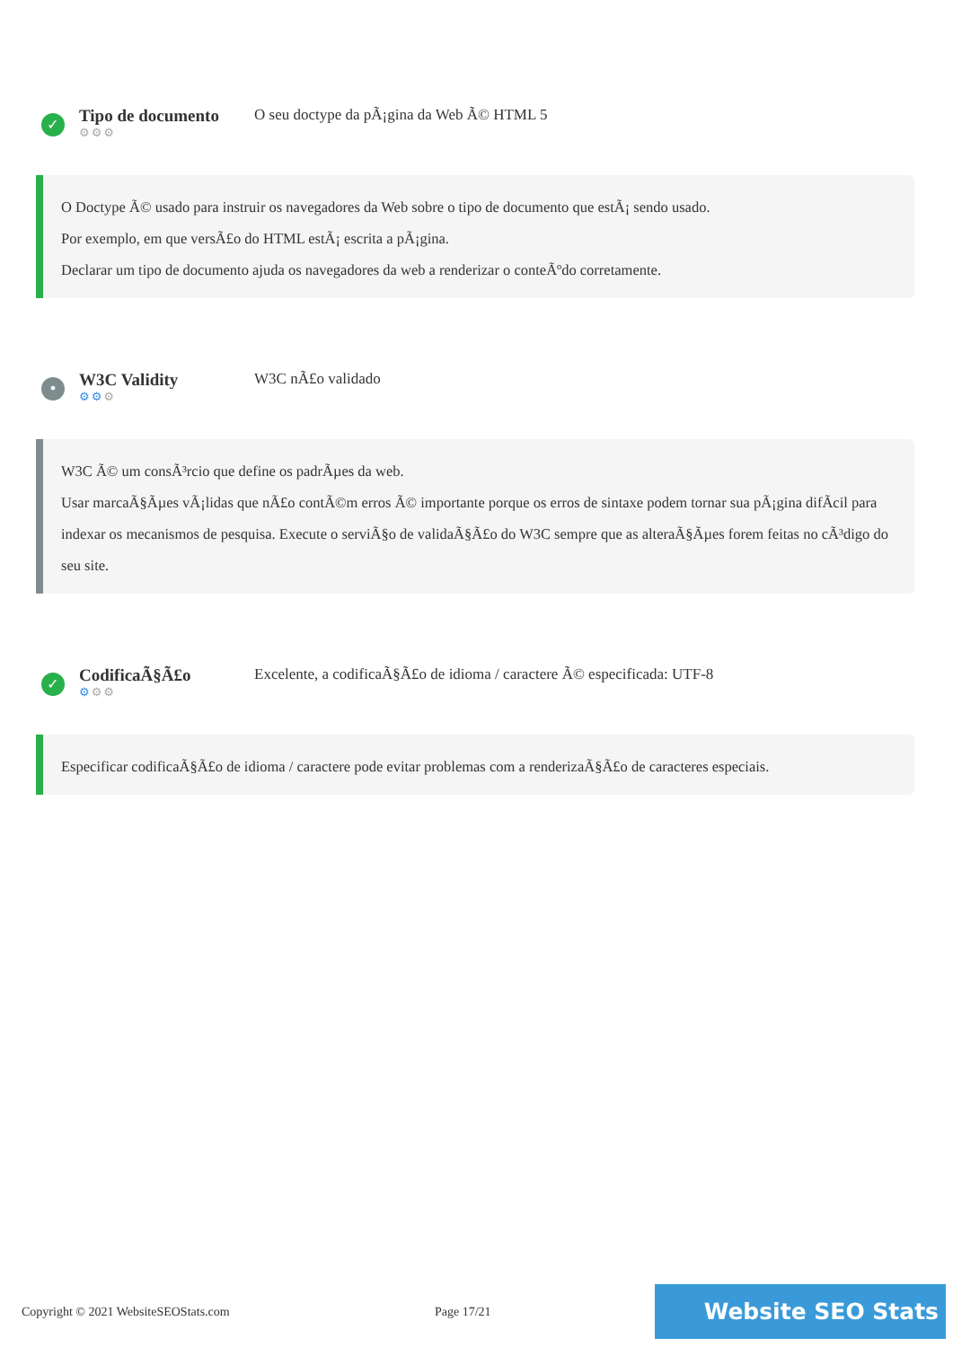✓
Tipo de documento
⚙⚙⚙
O seu doctype da pÃ¡gina da Web Ã© HTML 5
O Doctype Ã© usado para instruir os navegadores da Web sobre o tipo de documento que estÃ¡ sendo usado.
Por exemplo, em que versÃ£o do HTML estÃ¡ escrita a pÃ¡gina.
Declarar um tipo de documento ajuda os navegadores da web a renderizar o conteÃºdo corretamente.
•
W3C Validity
⚙⚙⚙
W3C nÃ£o validado
W3C Ã© um consÃ³rcio que define os padrÃµes da web.
Usar marcaÃ§Ãµes vÃ¡lidas que nÃ£o contÃ©m erros Ã© importante porque os erros de sintaxe podem tornar sua pÃ¡gina difÃ­cil para indexar os mecanismos de pesquisa. Execute o serviÃ§o de validaÃ§Ã£o do W3C sempre que as alteraÃ§Ãµes forem feitas no cÃ³digo do seu site.
✓
CodificaÃ§Ã£o
⚙⚙⚙
Excelente, a codificaÃ§Ã£o de idioma / caractere Ã© especificada: UTF-8
Especificar codificaÃ§Ã£o de idioma / caractere pode evitar problemas com a renderizaÃ§Ã£o de caracteres especiais.
Copyright © 2021 WebsiteSEOStats.com Page 17/21
Website SEO Stats